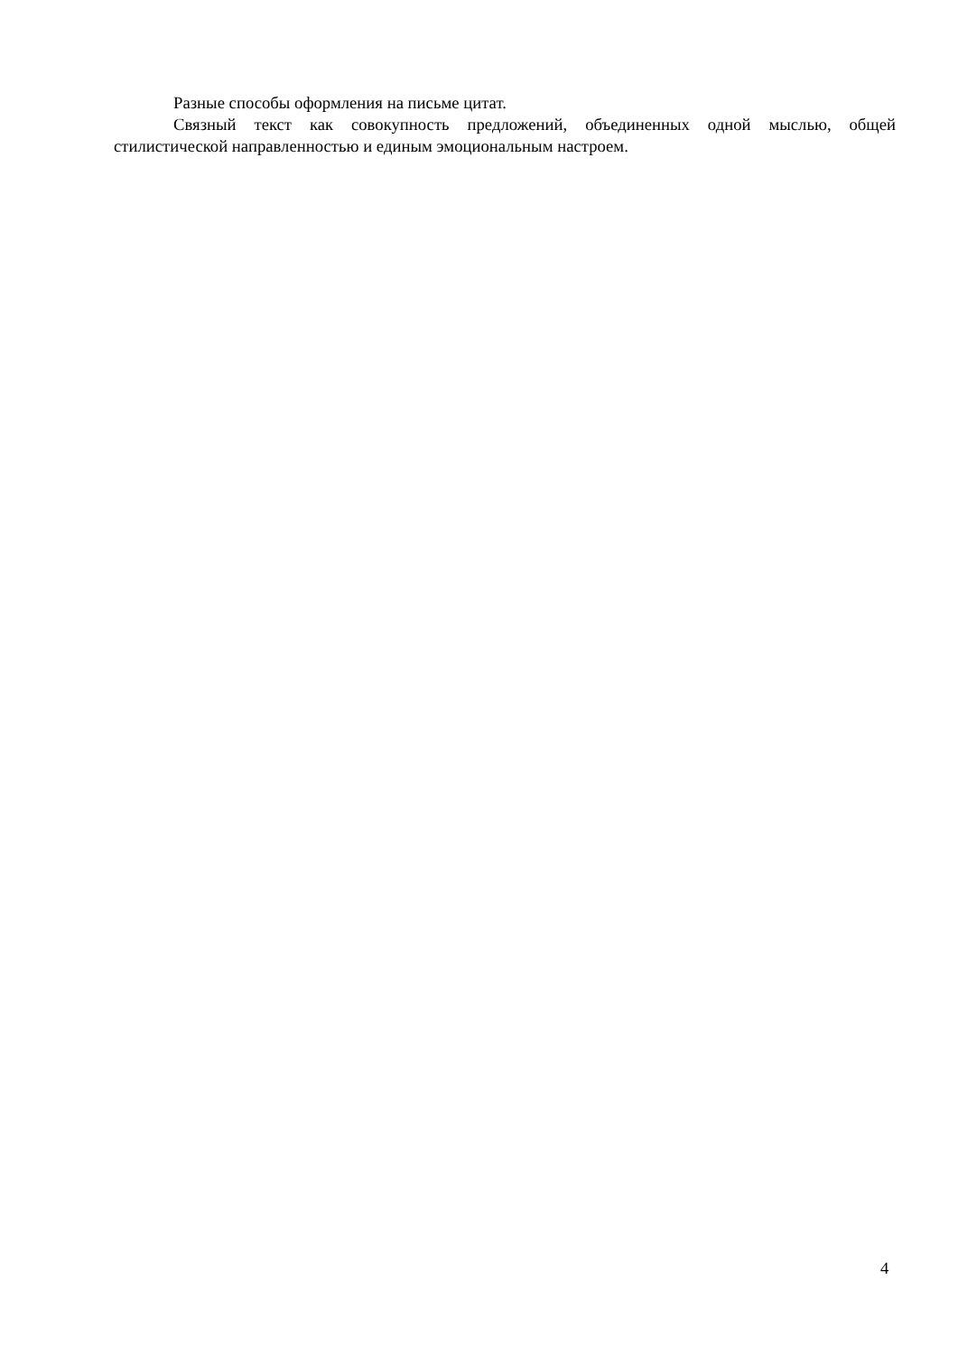Разные способы оформления на письме цитат.
Связный текст как совокупность предложений, объединенных одной мыслью, общей стилистической направленностью и единым эмоциональным настроем.
4